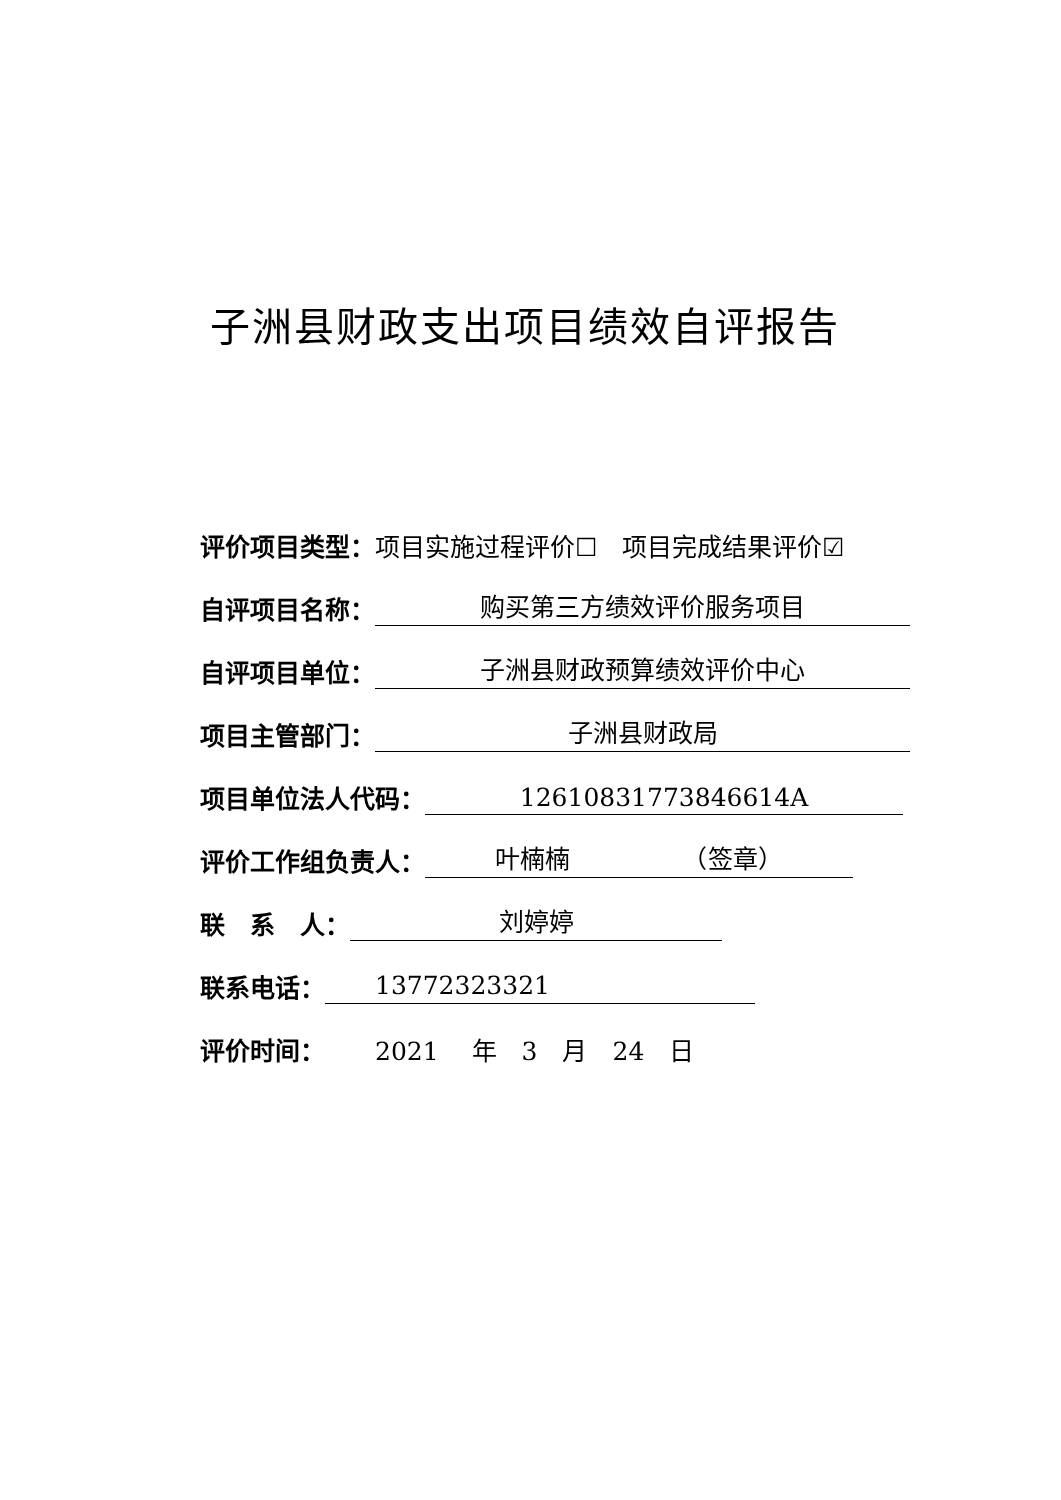子洲县财政支出项目绩效自评报告
评价项目类型： 项目实施过程评价☐　项目完成结果评价☑
自评项目名称： 购买第三方绩效评价服务项目
自评项目单位： 子洲县财政预算绩效评价中心
项目主管部门： 子洲县财政局
项目单位法人代码： 12610831773846614A
评价工作组负责人： 叶楠楠　　　　　（签章）
联　系　人： 刘婷婷
联系电话：　　13772323321
评价时间：　　2021　 年　3　月　24　日